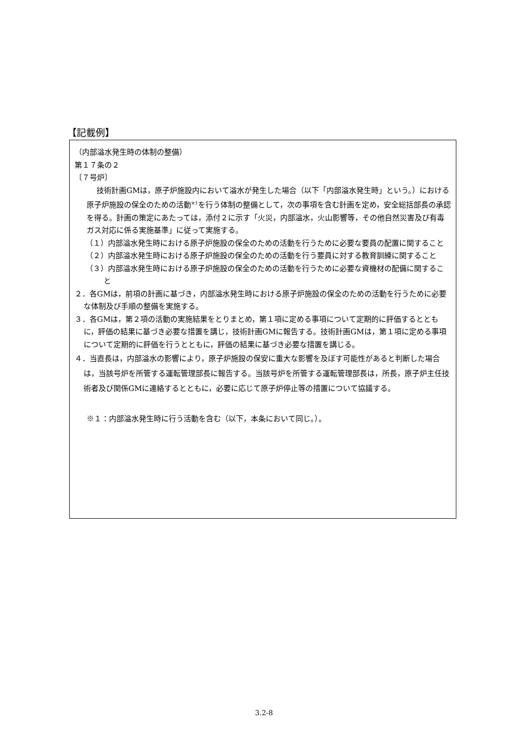【記載例】
（内部溢水発生時の体制の整備）
第１７条の２
〔７号炉〕
技術計画GMは，原子炉施設内において溢水が発生した場合（以下「内部溢水発生時」という。）における原子炉施設の保全のための活動<sup>※1</sup>を行う体制の整備として，次の事項を含む計画を定め，安全総括部長の承認を得る。計画の策定にあたっては，添付２に示す「火災，内部溢水，火山影響等，その他自然災害及び有毒ガス対応に係る実施基準」に従って実施する。
（１）内部溢水発生時における原子炉施設の保全のための活動を行うために必要な要員の配置に関すること
（２）内部溢水発生時における原子炉施設の保全のための活動を行う要員に対する教育訓練に関すること
（３）内部溢水発生時における原子炉施設の保全のための活動を行うために必要な資機材の配備に関すること
２．各GMは，前項の計画に基づき，内部溢水発生時における原子炉施設の保全のための活動を行うために必要な体制及び手順の整備を実施する。
３．各GMは，第２項の活動の実施結果をとりまとめ，第１項に定める事項について定期的に評価するとともに，評価の結果に基づき必要な措置を講じ，技術計画GMに報告する。技術計画GMは，第１項に定める事項について定期的に評価を行うとともに，評価の結果に基づき必要な措置を講じる。
４．当直長は，内部溢水の影響により，原子炉施設の保安に重大な影響を及ぼす可能性があると判断した場合は，当該号炉を所管する運転管理部長に報告する。当該号炉を所管する運転管理部長は，所長，原子炉主任技術者及び関係GMに連絡するとともに，必要に応じて原子炉停止等の措置について協議する。
※１：内部溢水発生時に行う活動を含む（以下，本条において同じ。）。
3.2-8